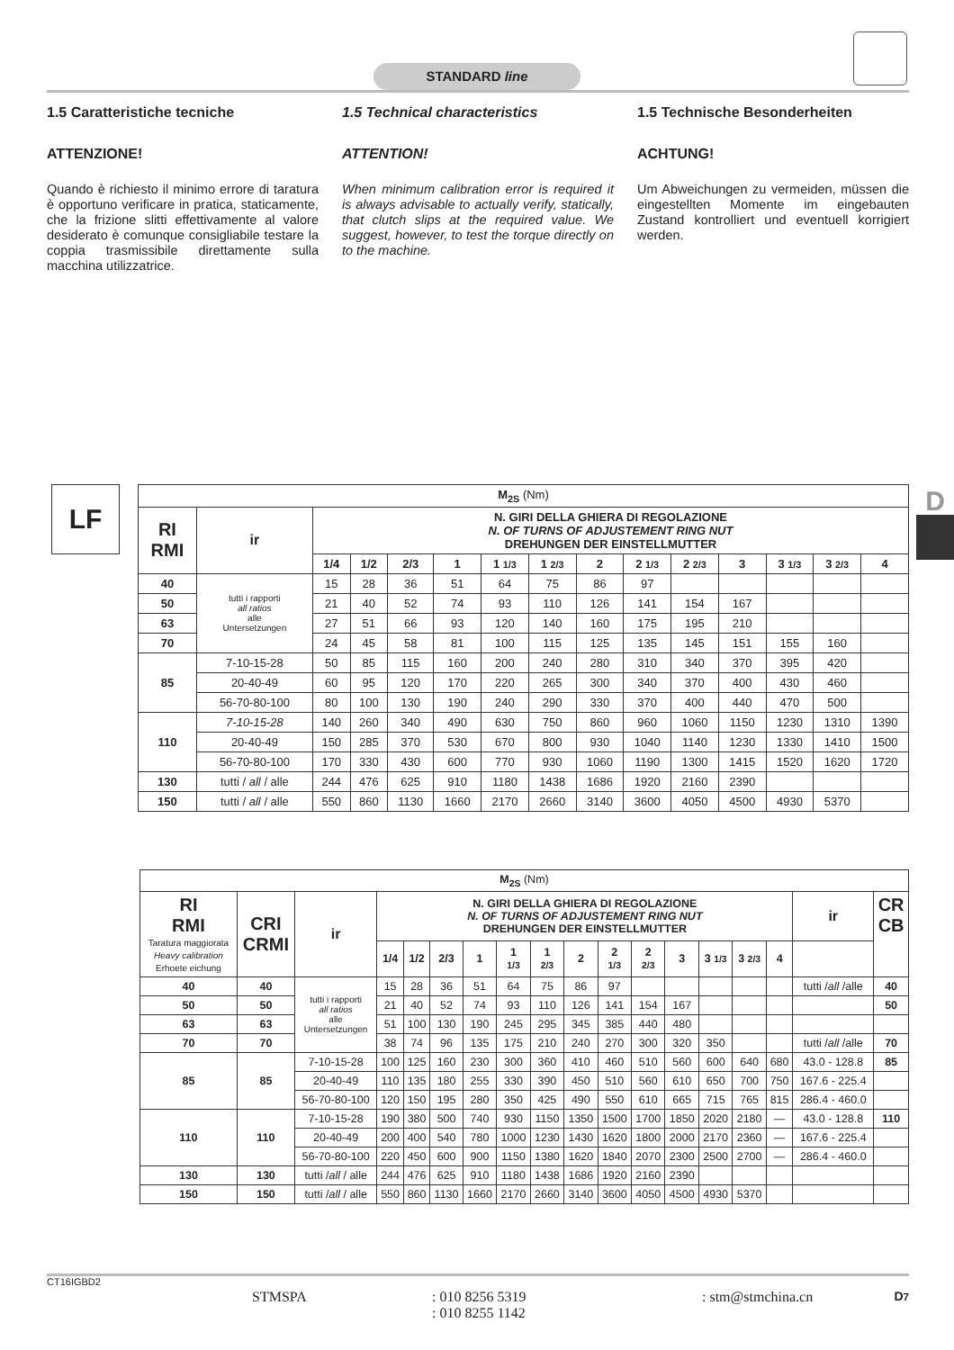STANDARD line
1.5 Caratteristiche tecniche
ATTENZIONE!
Quando è richiesto il minimo errore di taratura è opportuno verificare in pratica, staticamente, che la frizione slitti effettivamente al valore desiderato è comunque consigliabile testare la coppia trasmissibile direttamente sulla macchina utilizzatrice.
1.5 Technical characteristics
ATTENTION!
When minimum calibration error is required it is always advisable to actually verify, statically, that clutch slips at the required value. We suggest, however, to test the torque directly on to the machine.
1.5 Technische Besonderheiten
ACHTUNG!
Um Abweichungen zu vermeiden, müssen die eingestellten Momente im eingebauten Zustand kontrolliert und eventuell korrigiert werden.
LF D
| M<sub>2S</sub> (Nm) | | | | | | | | | | | | | | |
| --- | --- | --- | --- | --- | --- | --- | --- | --- | --- | --- | --- | --- | --- | --- |
| RI RMI | ir | N. GIRI DELLA GHIERA DI REGOLAZIONE N. OF TURNS OF ADJUSTEMENT RING NUT DREHUNGEN DER EINSTELLMUTTER | | | | | | | | | | | | |
| | | 1/4 | 1/2 | 2/3 | 1 | 1 1/3 | 1 2/3 | 2 | 2 1/3 | 2 2/3 | 3 | 3 1/3 | 3 2/3 | 4 |
| 40 | tutti i rapporti all ratios alle Untersetzungen | 15 | 28 | 36 | 51 | 64 | 75 | 86 | 97 | | | | | |
| 50 | | 21 | 40 | 52 | 74 | 93 | 110 | 126 | 141 | 154 | 167 | | | |
| 63 | | 27 | 51 | 66 | 93 | 120 | 140 | 160 | 175 | 195 | 210 | | | |
| 70 | | 24 | 45 | 58 | 81 | 100 | 115 | 125 | 135 | 145 | 151 | 155 | 160 | |
| 85 | 7-10-15-28 | 50 | 85 | 115 | 160 | 200 | 240 | 280 | 310 | 340 | 370 | 395 | 420 | |
| | 20-40-49 | 60 | 95 | 120 | 170 | 220 | 265 | 300 | 340 | 370 | 400 | 430 | 460 | |
| | 56-70-80-100 | 80 | 100 | 130 | 190 | 240 | 290 | 330 | 370 | 400 | 440 | 470 | 500 | |
| 110 | 7-10-15-28 | 140 | 260 | 340 | 490 | 630 | 750 | 860 | 960 | 1060 | 1150 | 1230 | 1310 | 1390 |
| | 20-40-49 | 150 | 285 | 370 | 530 | 670 | 800 | 930 | 1040 | 1140 | 1230 | 1330 | 1410 | 1500 |
| | 56-70-80-100 | 170 | 330 | 430 | 600 | 770 | 930 | 1060 | 1190 | 1300 | 1415 | 1520 | 1620 | 1720 |
| 130 | tutti / all / alle | 244 | 476 | 625 | 910 | 1180 | 1438 | 1686 | 1920 | 2160 | 2390 | | | |
| 150 | tutti / all / alle | 550 | 860 | 1130 | 1660 | 2170 | 2660 | 3140 | 3600 | 4050 | 4500 | 4930 | 5370 | |
| M<sub>2S</sub> (Nm) | | | | | | | | | | | | | | | | | |
| --- | --- | --- | --- | --- | --- | --- | --- | --- | --- | --- | --- | --- | --- | --- | --- | --- | --- |
| RI RMI Taratura maggiorata Heavy calibration Erhoete eichung | CRI CRMI | ir | N. GIRI DELLA GHIERA DI REGOLAZIONE N. OF TURNS OF ADJUSTEMENT RING NUT DREHUNGEN DER EINSTELLMUTTER | | | | | | | | | | | | | ir | CR CB |
| | | | 1/4 | 1/2 | 2/3 | 1 | 1 1/3 | 1 2/3 | 2 | 2 1/3 | 2 2/3 | 3 | 3 1/3 | 3 2/3 | 4 | | |
| 40 | 40 | tutti i rapporti all ratios alle Untersetzungen | 15 | 28 | 36 | 51 | 64 | 75 | 86 | 97 | | | | | | tutti / all /alle | 40 |
| 50 | 50 | | 21 | 40 | 52 | 74 | 93 | 110 | 126 | 141 | 154 | 167 | | | | | 50 |
| 63 | 63 | | 51 | 100 | 130 | 190 | 245 | 295 | 345 | 385 | 440 | 480 | | | | | |
| 70 | 70 | | 38 | 74 | 96 | 135 | 175 | 210 | 240 | 270 | 300 | 320 | 350 | | | tutti / all /alle | 70 |
| 85 | 85 | 7-10-15-28 | 100 | 125 | 160 | 230 | 300 | 360 | 410 | 460 | 510 | 560 | 600 | 640 | 680 | 43.0 - 128.8 | 85 |
| | | 20-40-49 | 110 | 135 | 180 | 255 | 330 | 390 | 450 | 510 | 560 | 610 | 650 | 700 | 750 | 167.6 - 225.4 | |
| | | 56-70-80-100 | 120 | 150 | 195 | 280 | 350 | 425 | 490 | 550 | 610 | 665 | 715 | 765 | 815 | 286.4 - 460.0 | |
| 110 | 110 | 7-10-15-28 | 190 | 380 | 500 | 740 | 930 | 1150 | 1350 | 1500 | 1700 | 1850 | 2020 | 2180 | — | 43.0 - 128.8 | 110 |
| | | 20-40-49 | 200 | 400 | 540 | 780 | 1000 | 1230 | 1430 | 1620 | 1800 | 2000 | 2170 | 2360 | — | 167.6 - 225.4 | |
| | | 56-70-80-100 | 220 | 450 | 600 | 900 | 1150 | 1380 | 1620 | 1840 | 2070 | 2300 | 2500 | 2700 | — | 286.4 - 460.0 | |
| 130 | 130 | tutti / all / alle | 244 | 476 | 625 | 910 | 1180 | 1438 | 1686 | 1920 | 2160 | 2390 | | | | | |
| 150 | 150 | tutti / all / alle | 550 | 860 | 1130 | 1660 | 2170 | 2660 | 3140 | 3600 | 4050 | 4500 | 4930 | 5370 | | | |
CT16IGBD2 D7
STMSPA: 010 8256 5319
: 010 8255 1142: stm@stmchina.cn